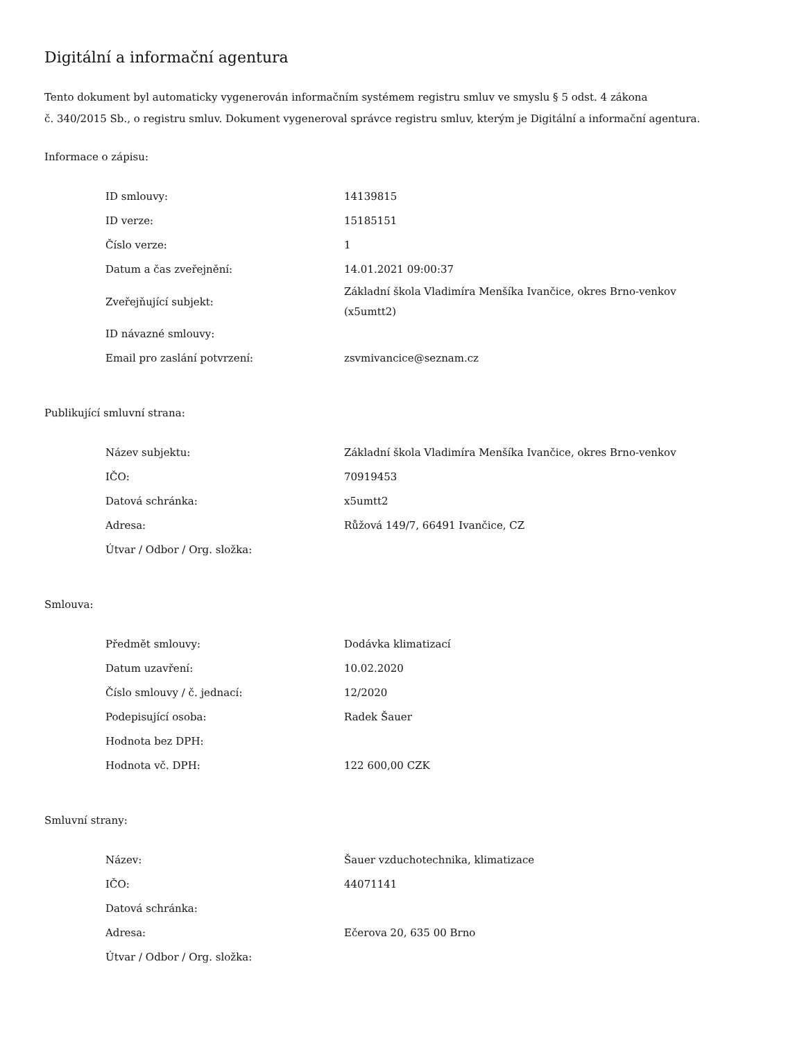Digitální a informační agentura
Tento dokument byl automaticky vygenerován informačním systémem registru smluv ve smyslu § 5 odst. 4 zákona
č. 340/2015 Sb., o registru smluv. Dokument vygeneroval správce registru smluv, kterým je Digitální a informační agentura.
Informace o zápisu:
| ID smlouvy: | 14139815 |
| ID verze: | 15185151 |
| Číslo verze: | 1 |
| Datum a čas zveřejnění: | 14.01.2021 09:00:37 |
| Zveřejňující subjekt: | Základní škola Vladimíra Menšíka Ivančice, okres Brno-venkov (x5umtt2) |
| ID návazné smlouvy: | |
| Email pro zaslání potvrzení: | zsvmivancice@seznam.cz |
Publikující smluvní strana:
| Název subjektu: | Základní škola Vladimíra Menšíka Ivančice, okres Brno-venkov |
| IČO: | 70919453 |
| Datová schránka: | x5umtt2 |
| Adresa: | Růžová 149/7, 66491 Ivančice, CZ |
| Útvar / Odbor / Org. složka: | |
Smlouva:
| Předmět smlouvy: | Dodávka klimatizací |
| Datum uzavření: | 10.02.2020 |
| Číslo smlouvy / č. jednací: | 12/2020 |
| Podepisující osoba: | Radek Šauer |
| Hodnota bez DPH: | |
| Hodnota vč. DPH: | 122 600,00 CZK |
Smluvní strany:
| Název: | Šauer vzduchotechnika, klimatizace |
| IČO: | 44071141 |
| Datová schránka: | |
| Adresa: | Ečerova 20, 635 00 Brno |
| Útvar / Odbor / Org. složka: | |